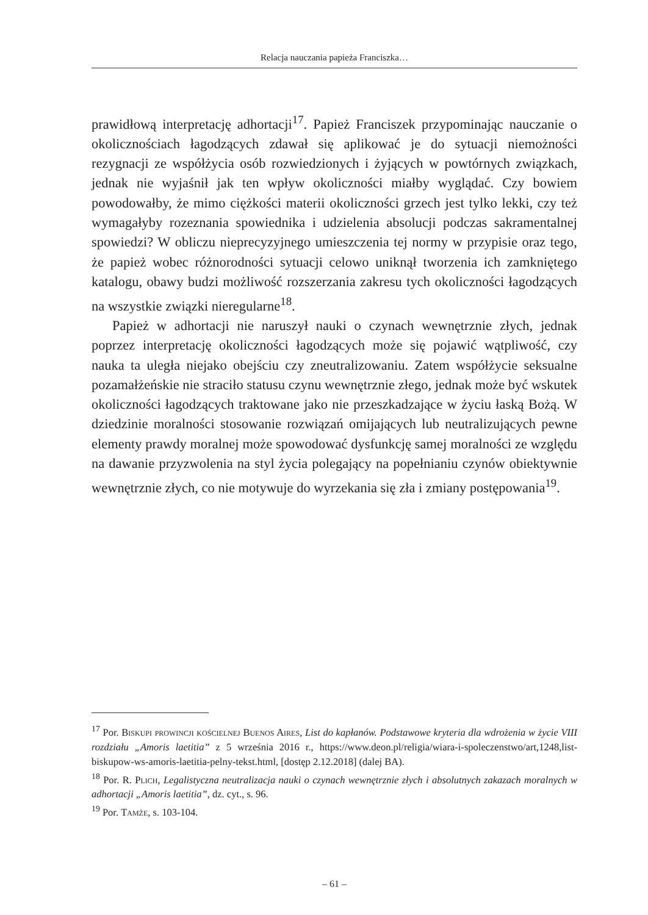Relacja nauczania papieża Franciszka…
prawidłową interpretację adhortacji<sup>17</sup>. Papież Franciszek przypominając nauczanie o okolicznościach łagodzących zdawał się aplikować je do sytuacji niemożności rezygnacji ze współżycia osób rozwiedzionych i żyjących w powtórnych związkach, jednak nie wyjaśnił jak ten wpływ okoliczności miałby wyglądać. Czy bowiem powodowałby, że mimo ciężkości materii okoliczności grzech jest tylko lekki, czy też wymagałyby rozeznania spowiednika i udzielenia absolucji podczas sakramentalnej spowiedzi? W obliczu nieprecyzyjnego umieszczenia tej normy w przypisie oraz tego, że papież wobec różnorodności sytuacji celowo uniknął tworzenia ich zamkniętego katalogu, obawy budzi możliwość rozszerzania zakresu tych okoliczności łagodzących na wszystkie związki nieregularne<sup>18</sup>.
Papież w adhortacji nie naruszył nauki o czynach wewnętrznie złych, jednak poprzez interpretację okoliczności łagodzących może się pojawić wątpliwość, czy nauka ta uległa niejako obejściu czy zneutralizowaniu. Zatem współżycie seksualne pozamałżeńskie nie straciło statusu czynu wewnętrznie złego, jednak może być wskutek okoliczności łagodzących traktowane jako nie przeszkadzające w życiu łaską Bożą. W dziedzinie moralności stosowanie rozwiązań omijających lub neutralizujących pewne elementy prawdy moralnej może spowodować dysfunkcję samej moralności ze względu na dawanie przyzwolenia na styl życia polegający na popełnianiu czynów obiektywnie wewnętrznie złych, co nie motywuje do wyrzekania się zła i zmiany postępowania<sup>19</sup>.
<sup>17</sup> Por. Biskupi prowincji kościelnej Buenos Aires, List do kapłanów. Podstawowe kryteria dla wdrożenia w życie VIII rozdziału „Amoris laetitia” z 5 września 2016 r., https://www.deon.pl/religia/wiara-i-spoleczenstwo/art,1248,list-biskupow-ws-amoris-laetitia-pelny-tekst.html, [dostęp 2.12.2018] (dalej BA).
<sup>18</sup> Por. R. Plich, Legalistyczna neutralizacja nauki o czynach wewnętrznie złych i absolutnych zakazach moralnych w adhortacji „Amoris laetitia”, dz. cyt., s. 96.
<sup>19</sup> Por. Tamże, s. 103-104.
– 61 –